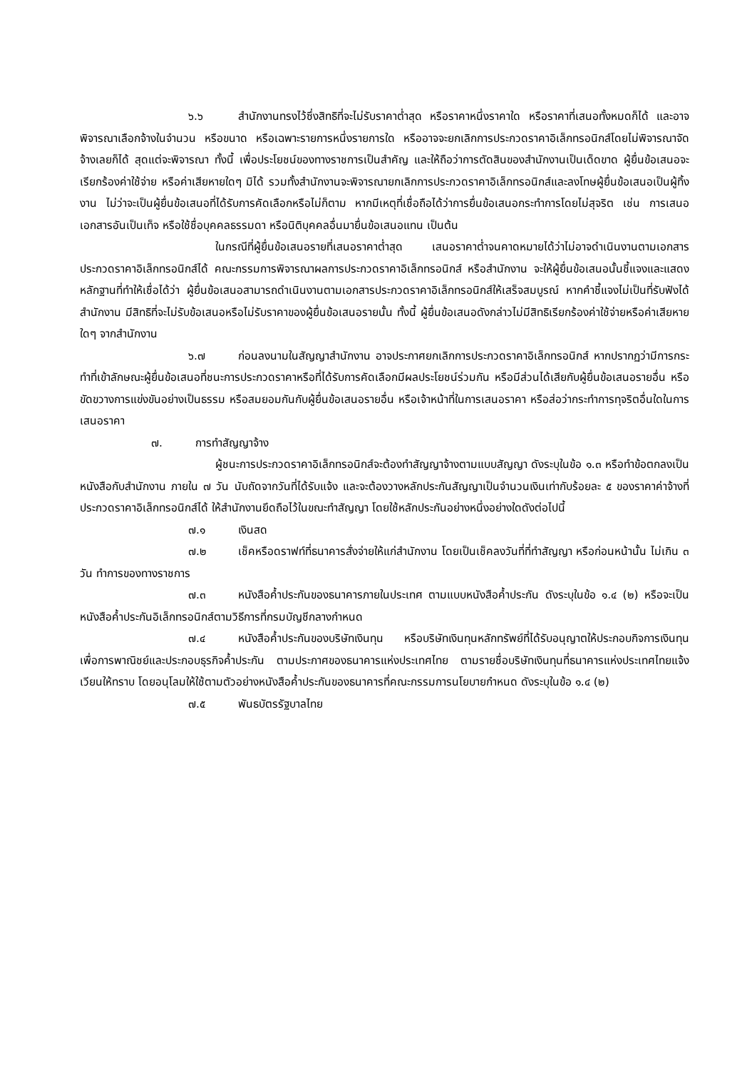๖.๖ สำนักงานทรงไว้ซึ่งสิทธิที่จะไม่รับราคาต่ำสุด หรือราคาหนึ่งราคาใด หรือราคาที่เสนอทั้งหมดก็ได้ และอาจพิจารณาเลือกจ้างในจำนวน หรือขนาด หรือเฉพาะรายการหนึ่งรายการใด หรืออาจจะยกเลิกการประกวดราคาอิเล็กทรอนิกส์โดยไม่พิจารณาจัดจ้างเลยก็ได้ สุดแต่จะพิจารณา ทั้งนี้ เพื่อประโยชน์ของทางราชการเป็นสำคัญ และให้ถือว่าการตัดสินของสำนักงานเป็นเด็ดขาด ผู้ยื่นข้อเสนอจะเรียกร้องค่าใช้จ่าย หรือค่าเสียหายใดๆ มิได้ รวมทั้งสำนักงานจะพิจารณายกเลิกการประกวดราคาอิเล็กทรอนิกส์และลงโทษผู้ยื่นข้อเสนอเป็นผู้ทิ้งงาน ไม่ว่าจะเป็นผู้ยื่นข้อเสนอที่ได้รับการคัดเลือกหรือไม่ก็ตาม หากมีเหตุที่เชื่อถือได้ว่าการยื่นข้อเสนอกระทำการโดยไม่สุจริต เช่น การเสนอเอกสารอันเป็นเท็จ หรือใช้ชื่อบุคคลธรรมดา หรือนิติบุคคลอื่นมายื่นข้อเสนอแทน เป็นต้น
ในกรณีที่ผู้ยื่นข้อเสนอรายที่เสนอราคาต่ำสุด เสนอราคาต่ำจนคาดหมายได้ว่าไม่อาจดำเนินงานตามเอกสารประกวดราคาอิเล็กทรอนิกส์ได้ คณะกรรมการพิจารณาผลการประกวดราคาอิเล็กทรอนิกส์ หรือสำนักงาน จะให้ผู้ยื่นข้อเสนอนั้นชี้แจงและแสดงหลักฐานที่ทำให้เชื่อได้ว่า ผู้ยื่นข้อเสนอสามารถดำเนินงานตามเอกสารประกวดราคาอิเล็กทรอนิกส์ให้เสร็จสมบูรณ์ หากคำชี้แจงไม่เป็นที่รับฟังได้ สำนักงาน มีสิทธิที่จะไม่รับข้อเสนอหรือไม่รับราคาของผู้ยื่นข้อเสนอรายนั้น ทั้งนี้ ผู้ยื่นข้อเสนอดังกล่าวไม่มีสิทธิเรียกร้องค่าใช้จ่ายหรือค่าเสียหายใดๆ จากสำนักงาน
๖.๗ ก่อนลงนามในสัญญาสำนักงาน อาจประกาศยกเลิกการประกวดราคาอิเล็กทรอนิกส์ หากปรากฏว่ามีการกระทำที่เข้าลักษณะผู้ยื่นข้อเสนอที่ชนะการประกวดราคาหรือที่ได้รับการคัดเลือกมีผลประโยชน์ร่วมกัน หรือมีส่วนได้เสียกับผู้ยื่นข้อเสนอรายอื่น หรือขัดขวางการแข่งขันอย่างเป็นธรรม หรือสมยอมกันกับผู้ยื่นข้อเสนอรายอื่น หรือเจ้าหน้าที่ในการเสนอราคา หรือส่อว่ากระทำการทุจริตอื่นใดในการเสนอราคา
๗. การทำสัญญาจ้าง
ผู้ชนะการประกวดราคาอิเล็กทรอนิกส์จะต้องทำสัญญาจ้างตามแบบสัญญา ดังระบุในข้อ ๑.๓ หรือทำข้อตกลงเป็นหนังสือกับสำนักงาน ภายใน ๗ วัน นับถัดจากวันที่ได้รับแจ้ง และจะต้องวางหลักประกันสัญญาเป็นจำนวนเงินเท่ากับร้อยละ ๕ ของราคาค่าจ้างที่ประกวดราคาอิเล็กทรอนิกส์ได้ ให้สำนักงานยึดถือไว้ในขณะทำสัญญา โดยใช้หลักประกันอย่างหนึ่งอย่างใดดังต่อไปนี้
๗.๑ เงินสด
๗.๒ เช็คหรือดราฟท์ที่ธนาคารสั่งจ่ายให้แก่สำนักงาน โดยเป็นเช็คลงวันที่ที่ทำสัญญา หรือก่อนหน้านั้น ไม่เกิน ๓ วัน ทำการของทางราชการ
๗.๓ หนังสือค้ำประกันของธนาคารภายในประเทศ ตามแบบหนังสือค้ำประกัน ดังระบุในข้อ ๑.๔ (๒) หรือจะเป็นหนังสือค้ำประกันอิเล็กทรอนิกส์ตามวิธีการที่กรมบัญชีกลางกำหนด
๗.๔ หนังสือค้ำประกันของบริษัทเงินทุน หรือบริษัทเงินทุนหลักทรัพย์ที่ได้รับอนุญาตให้ประกอบกิจการเงินทุนเพื่อการพาณิชย์และประกอบธุรกิจค้ำประกัน ตามประกาศของธนาคารแห่งประเทศไทย ตามรายชื่อบริษัทเงินทุนที่ธนาคารแห่งประเทศไทยแจ้งเวียนให้ทราบ โดยอนุโลมให้ใช้ตามตัวอย่างหนังสือค้ำประกันของธนาคารที่คณะกรรมการนโยบายกำหนด ดังระบุในข้อ ๑.๔ (๒)
๗.๕ พันธบัตรรัฐบาลไทย